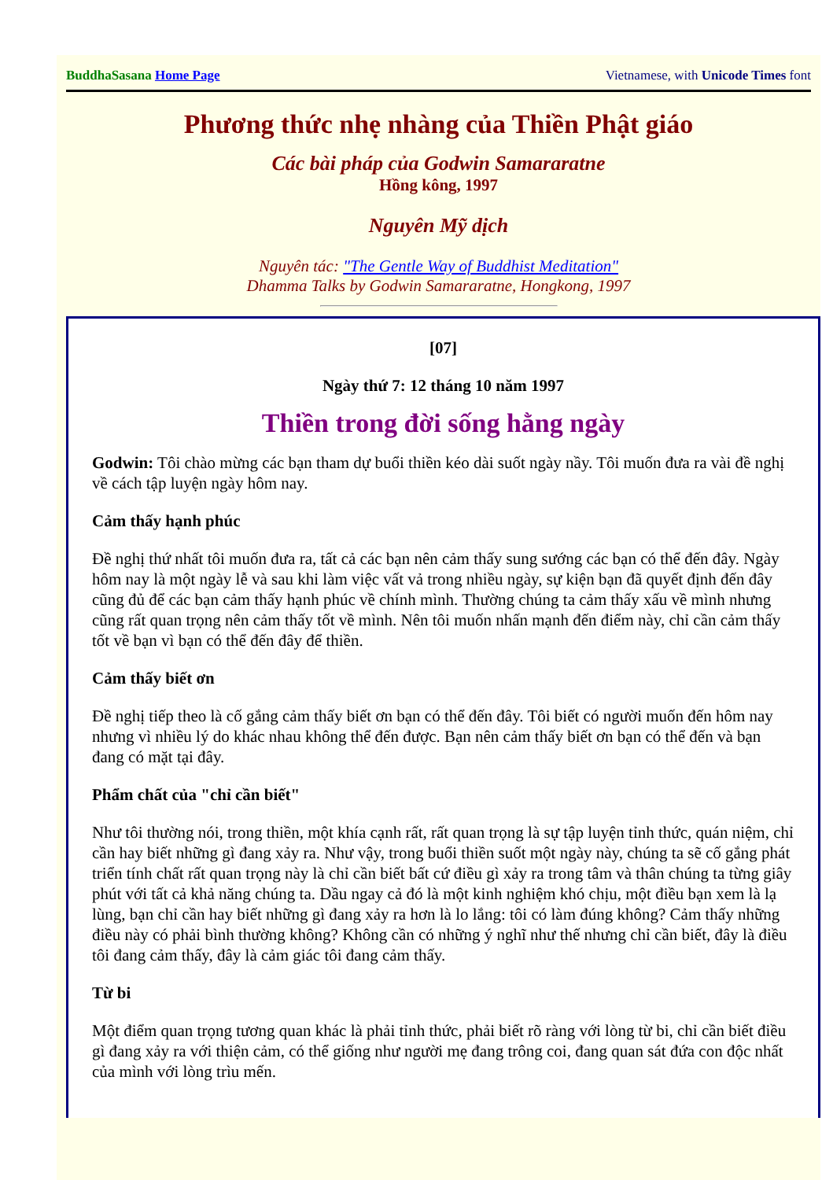BuddhaSasana Home Page Vietnamese, with Unicode Times font
Phương thức nhẹ nhàng của Thiền Phật giáo
Các bài pháp của Godwin Samararatne
Hồng kông, 1997
Nguyên Mỹ dịch
Nguyên tác: "The Gentle Way of Buddhist Meditation"
Dhamma Talks by Godwin Samararatne, Hongkong, 1997
[07]
Ngày thứ 7: 12 tháng 10 năm 1997
Thiền trong đời sống hằng ngày
Godwin: Tôi chào mừng các bạn tham dự buổi thiền kéo dài suốt ngày nầy. Tôi muốn đưa ra vài đề nghị về cách tập luyện ngày hôm nay.
Cảm thấy hạnh phúc
Đề nghị thứ nhất tôi muốn đưa ra, tất cả các bạn nên cảm thấy sung sướng các bạn có thể đến đây. Ngày hôm nay là một ngày lễ và sau khi làm việc vất vả trong nhiều ngày, sự kiện bạn đã quyết định đến đây cũng đủ để các bạn cảm thấy hạnh phúc về chính mình. Thường chúng ta cảm thấy xấu về mình nhưng cũng rất quan trọng nên cảm thấy tốt về mình. Nên tôi muốn nhấn mạnh đến điểm này, chỉ cần cảm thấy tốt về bạn vì bạn có thể đến đây để thiền.
Cảm thấy biết ơn
Đề nghị tiếp theo là cố gắng cảm thấy biết ơn bạn có thể đến đây. Tôi biết có người muốn đến hôm nay nhưng vì nhiều lý do khác nhau không thể đến được. Bạn nên cảm thấy biết ơn bạn có thể đến và bạn đang có mặt tại đây.
Phẩm chất của "chỉ cần biết"
Như tôi thường nói, trong thiền, một khía cạnh rất, rất quan trọng là sự tập luyện tỉnh thức, quán niệm, chỉ cần hay biết những gì đang xảy ra. Như vậy, trong buổi thiền suốt một ngày này, chúng ta sẽ cố gắng phát triển tính chất rất quan trọng này là chỉ cần biết bất cứ điều gì xảy ra trong tâm và thân chúng ta từng giây phút với tất cả khả năng chúng ta. Dầu ngay cả đó là một kinh nghiệm khó chịu, một điều bạn xem là lạ lùng, bạn chỉ cần hay biết những gì đang xảy ra hơn là lo lắng: tôi có làm đúng không? Cảm thấy những điều này có phải bình thường không? Không cần có những ý nghĩ như thế nhưng chỉ cần biết, đây là điều tôi đang cảm thấy, đây là cảm giác tôi đang cảm thấy.
Từ bi
Một điểm quan trọng tương quan khác là phải tỉnh thức, phải biết rõ ràng với lòng từ bi, chỉ cần biết điều gì đang xảy ra với thiện cảm, có thể giống như người mẹ đang trông coi, đang quan sát đứa con độc nhất của mình với lòng trìu mến.